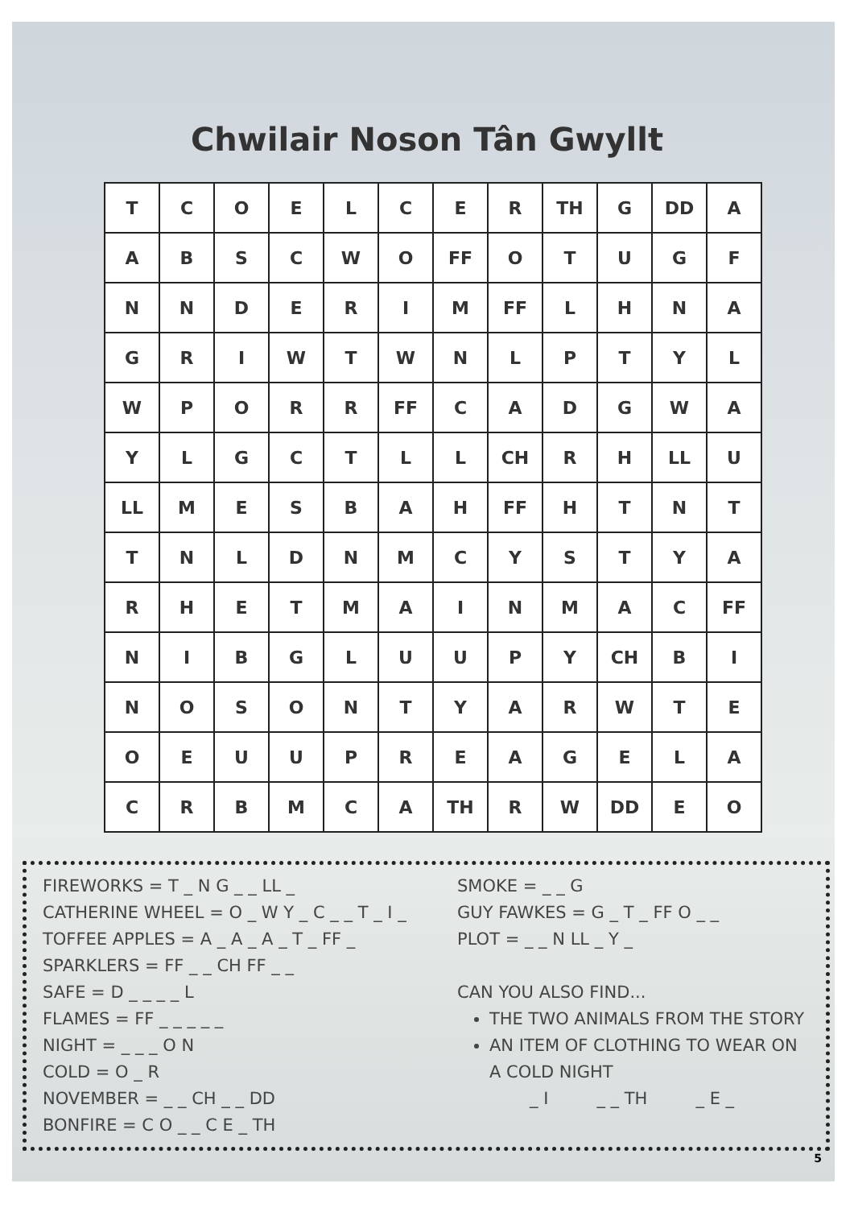Chwilair Noson Tân Gwyllt
| T | C | O | E | L | C | E | R | TH | G | DD | A |
| A | B | S | C | W | O | FF | O | T | U | G | F |
| N | N | D | E | R | I | M | FF | L | H | N | A |
| G | R | I | W | T | W | N | L | P | T | Y | L |
| W | P | O | R | R | FF | C | A | D | G | W | A |
| Y | L | G | C | T | L | L | CH | R | H | LL | U |
| LL | M | E | S | B | A | H | FF | H | T | N | T |
| T | N | L | D | N | M | C | Y | S | T | Y | A |
| R | H | E | T | M | A | I | N | M | A | C | FF |
| N | I | B | G | L | U | U | P | Y | CH | B | I |
| N | O | S | O | N | T | Y | A | R | W | T | E |
| O | E | U | U | P | R | E | A | G | E | L | A |
| C | R | B | M | C | A | TH | R | W | DD | E | O |
FIREWORKS = T _ N G _ _ LL _
CATHERINE WHEEL = O _ W Y _ C _ _ T _ I _
TOFFEE APPLES = A _ A _ A _ T _ FF _
SPARKLERS = FF _ _ CH FF _ _
SAFE = D _ _ _ _ L
FLAMES = FF _ _ _ _ _
NIGHT = _ _ _ O N
COLD = O _ R
NOVEMBER = _ _ CH _ _ DD
BONFIRE = C O _ _ C E _ TH
SMOKE = _ _ G
GUY FAWKES = G _ T _ FF O _ _
PLOT = _ _ N LL _ Y _
CAN YOU ALSO FIND...
THE TWO ANIMALS FROM THE STORY
AN ITEM OF CLOTHING TO WEAR ON A COLD NIGHT
_ I _ _ TH _ E _
5